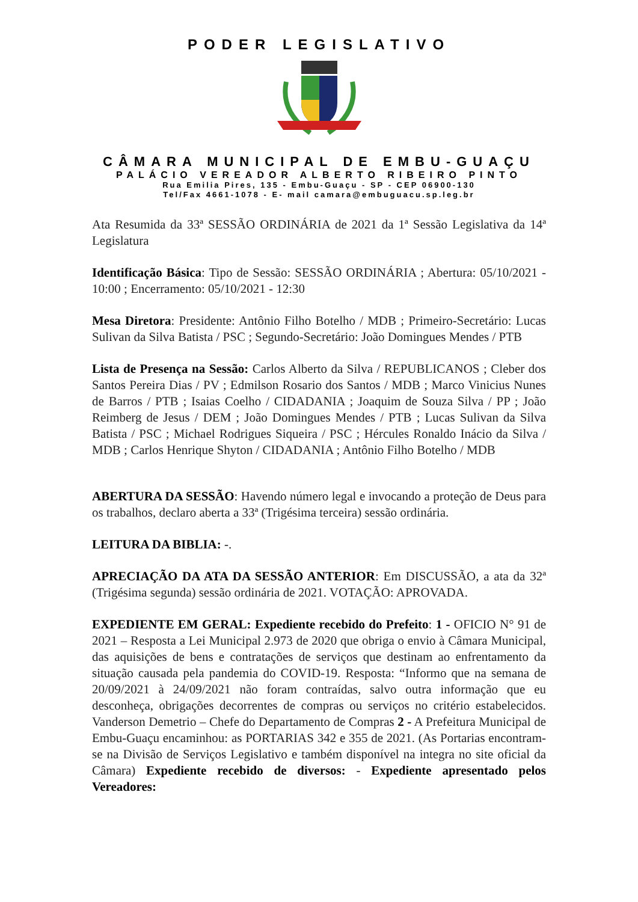PODER LEGISLATIVO
CÂMARA MUNICIPAL DE EMBU-GUAÇU
PALÁCIO VEREADOR ALBERTO RIBEIRO PINTO
Rua Emilia Pires, 135 - Embu-Guaçu - SP - CEP 06900-130
Tel/Fax 4661-1078 - E- mail camara@embuguacu.sp.leg.br
Ata Resumida da 33ª SESSÃO ORDINÁRIA de 2021 da 1ª Sessão Legislativa da 14ª Legislatura
Identificação Básica: Tipo de Sessão: SESSÃO ORDINÁRIA ; Abertura: 05/10/2021 - 10:00 ; Encerramento: 05/10/2021 - 12:30
Mesa Diretora: Presidente: Antônio Filho Botelho / MDB ; Primeiro-Secretário: Lucas Sulivan da Silva Batista / PSC ; Segundo-Secretário: João Domingues Mendes / PTB
Lista de Presença na Sessão: Carlos Alberto da Silva / REPUBLICANOS ; Cleber dos Santos Pereira Dias / PV ; Edmilson Rosario dos Santos / MDB ; Marco Vinicius Nunes de Barros / PTB ; Isaias Coelho / CIDADANIA ; Joaquim de Souza Silva / PP ; João Reimberg de Jesus / DEM ; João Domingues Mendes / PTB ; Lucas Sulivan da Silva Batista / PSC ; Michael Rodrigues Siqueira / PSC ; Hércules Ronaldo Inácio da Silva / MDB ; Carlos Henrique Shyton / CIDADANIA ; Antônio Filho Botelho / MDB
ABERTURA DA SESSÃO: Havendo número legal e invocando a proteção de Deus para os trabalhos, declaro aberta a 33ª (Trigésima terceira) sessão ordinária.
LEITURA DA BIBLIA: -.
APRECIAÇÃO DA ATA DA SESSÃO ANTERIOR: Em DISCUSSÃO, a ata da 32ª (Trigésima segunda) sessão ordinária de 2021. VOTAÇÃO: APROVADA.
EXPEDIENTE EM GERAL: Expediente recebido do Prefeito: 1 - OFICIO N° 91 de 2021 – Resposta a Lei Municipal 2.973 de 2020 que obriga o envio à Câmara Municipal, das aquisições de bens e contratações de serviços que destinam ao enfrentamento da situação causada pela pandemia do COVID-19. Resposta: “Informo que na semana de 20/09/2021 à 24/09/2021 não foram contraídas, salvo outra informação que eu desconheça, obrigações decorrentes de compras ou serviços no critério estabelecidos. Vanderson Demetrio – Chefe do Departamento de Compras 2 - A Prefeitura Municipal de Embu-Guaçu encaminhou: as PORTARIAS 342 e 355 de 2021. (As Portarias encontram-se na Divisão de Serviços Legislativo e também disponível na integra no site oficial da Câmara) Expediente recebido de diversos: - Expediente apresentado pelos Vereadores: